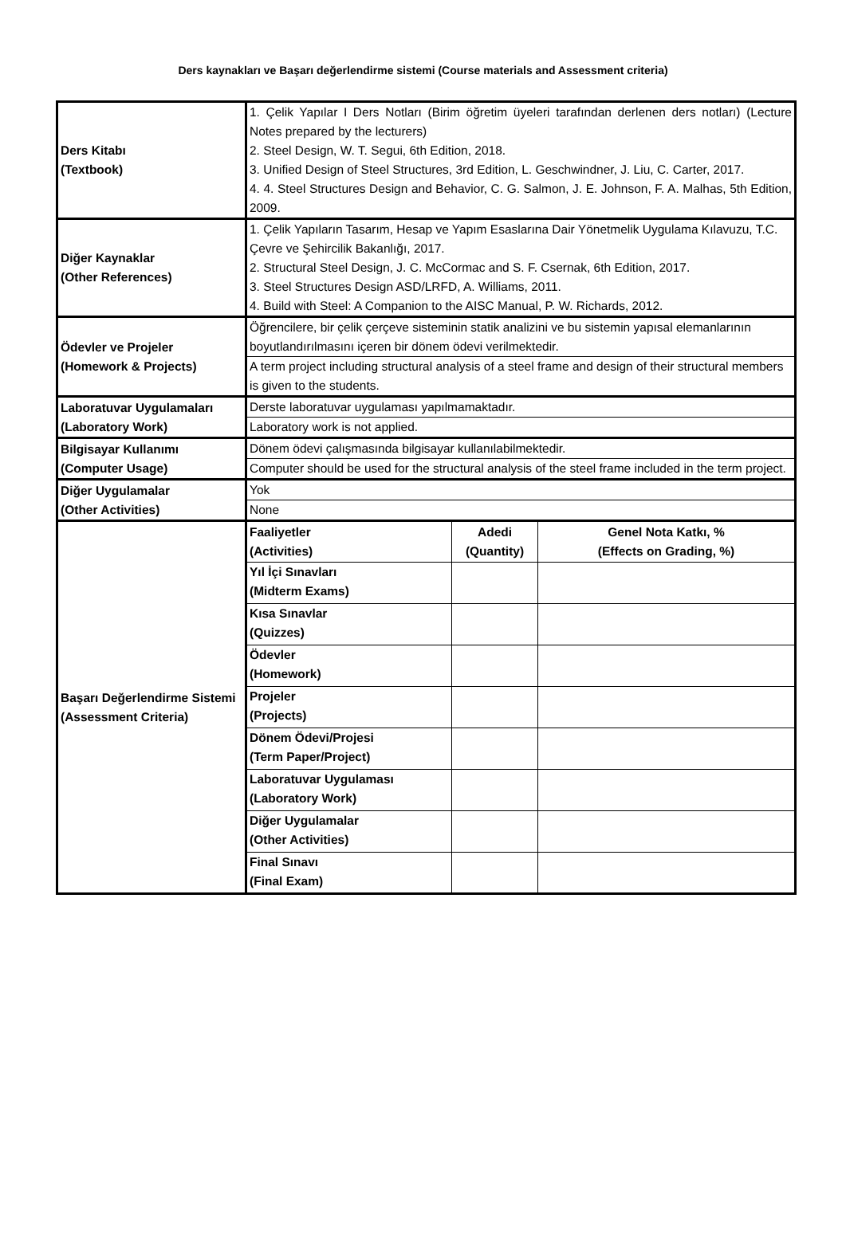Ders kaynakları ve Başarı değerlendirme sistemi (Course materials and Assessment criteria)
| Ders Kitabı (Textbook) | 1. Çelik Yapılar I Ders Notları (Birim öğretim üyeleri tarafından derlenen ders notları) (Lecture Notes prepared by the lecturers) 2. Steel Design, W. T. Segui, 6th Edition, 2018. 3. Unified Design of Steel Structures, 3rd Edition, L. Geschwindner, J. Liu, C. Carter, 2017. 4. 4. Steel Structures Design and Behavior, C. G. Salmon, J. E. Johnson, F. A. Malhas, 5th Edition, 2009. | | |
| Diğer Kaynaklar (Other References) | 1. Çelik Yapıların Tasarım, Hesap ve Yapım Esaslarına Dair Yönetmelik Uygulama Kılavuzu, T.C. Çevre ve Şehircilik Bakanlığı, 2017. 2. Structural Steel Design, J. C. McCormac and S. F. Csernak, 6th Edition, 2017. 3. Steel Structures Design ASD/LRFD, A. Williams, 2011. 4. Build with Steel: A Companion to the AISC Manual, P. W. Richards, 2012. | | |
| Ödevler ve Projeler (Homework & Projects) | Öğrencilere, bir çelik çerçeve sisteminin statik analizini ve bu sistemin yapısal elemanlarının boyutlandırılmasını içeren bir dönem ödevi verilmektedir. | | |
| | A term project including structural analysis of a steel frame and design of their structural members is given to the students. | | |
| Laboratuvar Uygulamaları (Laboratory Work) | Derste laboratuvar uygulaması yapılmamaktadır. | | |
| | Laboratory work is not applied. | | |
| Bilgisayar Kullanımı (Computer Usage) | Dönem ödevi çalışmasında bilgisayar kullanılabilmektedir. | | |
| | Computer should be used for the structural analysis of the steel frame included in the term project. | | |
| Diğer Uygulamalar (Other Activities) | Yok | | |
| | None | | |
| Başarı Değerlendirme Sistemi (Assessment Criteria) | Faaliyetler (Activities) | Adedi (Quantity) | Genel Nota Katkı, % (Effects on Grading, %) |
| | Yıl İçi Sınavları (Midterm Exams) | | |
| | Kısa Sınavlar (Quizzes) | | |
| | Ödevler (Homework) | | |
| | Projeler (Projects) | | |
| | Dönem Ödevi/Projesi (Term Paper/Project) | | |
| | Laboratuvar Uygulaması (Laboratory Work) | | |
| | Diğer Uygulamalar (Other Activities) | | |
| | Final Sınavı (Final Exam) | | |